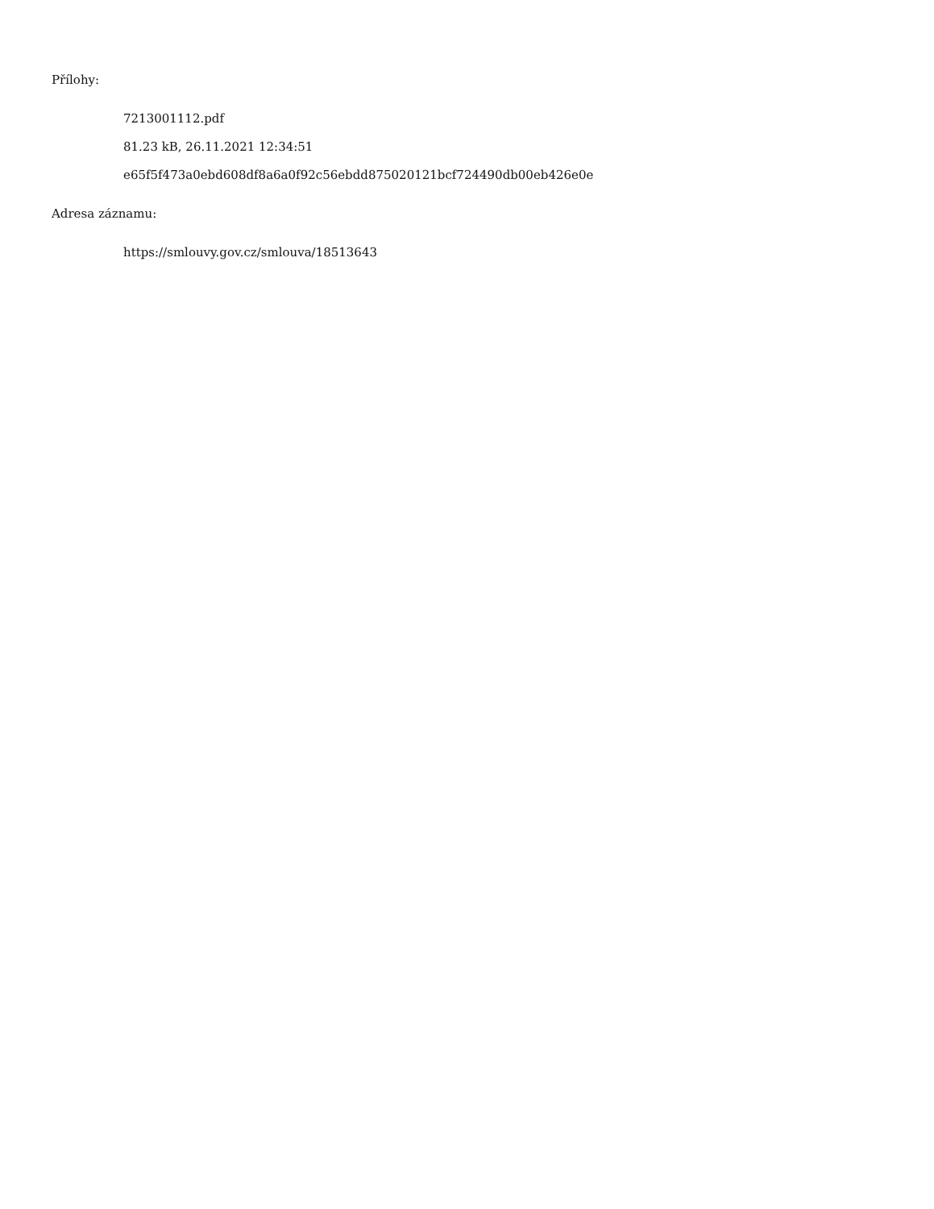Přílohy:
7213001112.pdf
81.23 kB, 26.11.2021 12:34:51
e65f5f473a0ebd608df8a6a0f92c56ebdd875020121bcf724490db00eb426e0e
Adresa záznamu:
https://smlouvy.gov.cz/smlouva/18513643